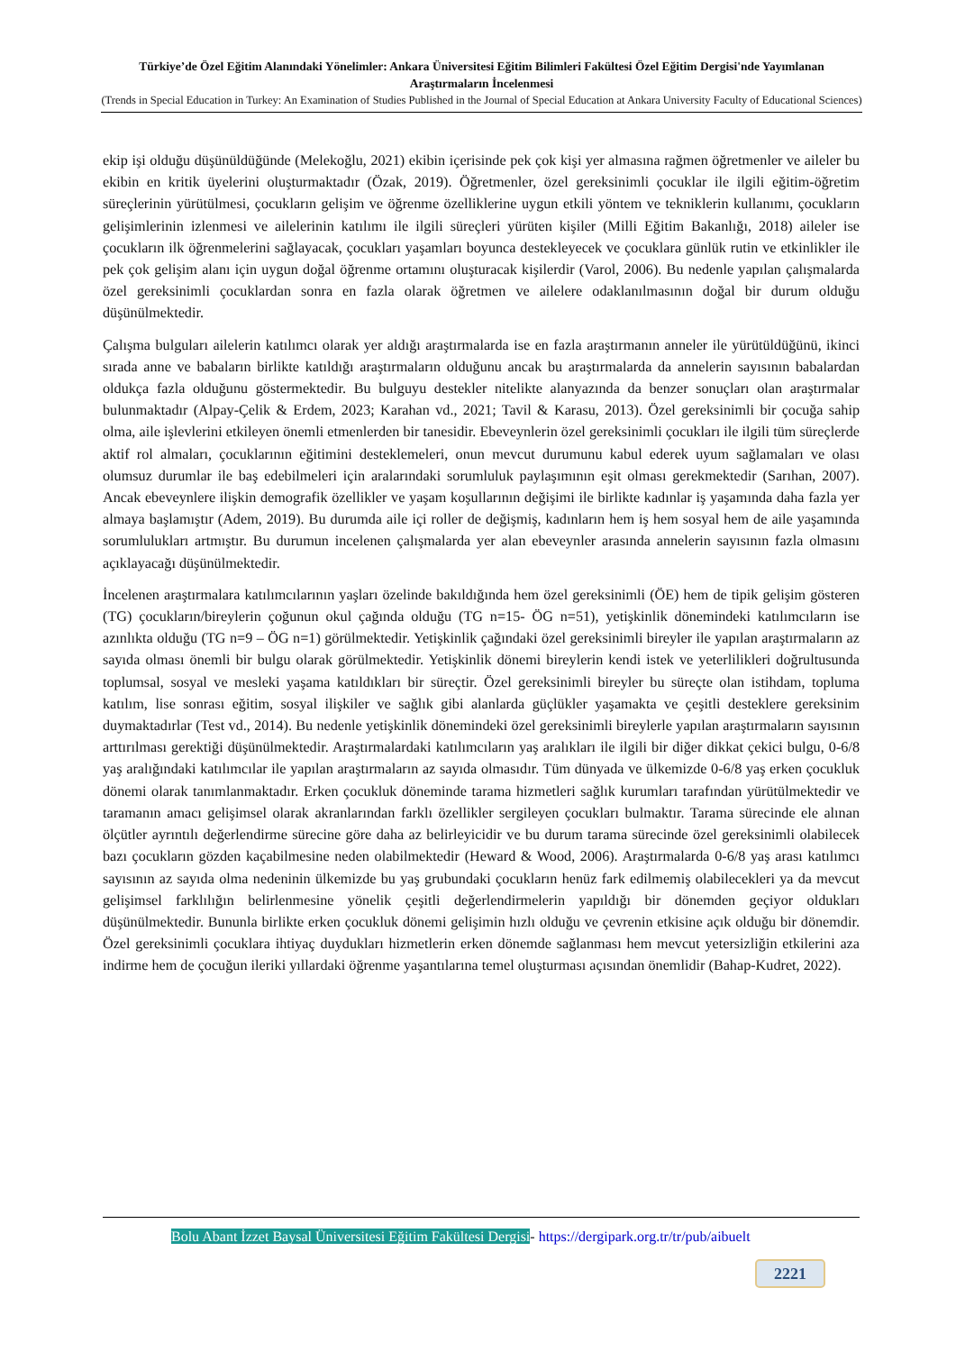Türkiye’de Özel Eğitim Alanındaki Yönelimler: Ankara Üniversitesi Eğitim Bilimleri Fakültesi Özel Eğitim Dergisi'nde Yayımlanan Araştırmaların İncelenmesi
(Trends in Special Education in Turkey: An Examination of Studies Published in the Journal of Special Education at Ankara University Faculty of Educational Sciences)
ekip işi olduğu düşünüldüğünde (Melekoğlu, 2021) ekibin içerisinde pek çok kişi yer almasına rağmen öğretmenler ve aileler bu ekibin en kritik üyelerini oluşturmaktadır (Özak, 2019). Öğretmenler, özel gereksinimli çocuklar ile ilgili eğitim-öğretim süreçlerinin yürütülmesi, çocukların gelişim ve öğrenme özelliklerine uygun etkili yöntem ve tekniklerin kullanımı, çocukların gelişimlerinin izlenmesi ve ailelerinin katılımı ile ilgili süreçleri yürüten kişiler (Milli Eğitim Bakanlığı, 2018) aileler ise çocukların ilk öğrenmelerini sağlayacak, çocukları yaşamları boyunca destekleyecek ve çocuklara günlük rutin ve etkinlikler ile pek çok gelişim alanı için uygun doğal öğrenme ortamını oluşturacak kişilerdir (Varol, 2006). Bu nedenle yapılan çalışmalarda özel gereksinimli çocuklardan sonra en fazla olarak öğretmen ve ailelere odaklanılmasının doğal bir durum olduğu düşünülmektedir.
Çalışma bulguları ailelerin katılımcı olarak yer aldığı araştırmalarda ise en fazla araştırmanın anneler ile yürütüldüğünü, ikinci sırada anne ve babaların birlikte katıldığı araştırmaların olduğunu ancak bu araştırmalarda da annelerin sayısının babalardan oldukça fazla olduğunu göstermektedir. Bu bulguyu destekler nitelikte alanyazında da benzer sonuçları olan araştırmalar bulunmaktadır (Alpay-Çelik & Erdem, 2023; Karahan vd., 2021; Tavil & Karasu, 2013). Özel gereksinimli bir çocuğa sahip olma, aile işlevlerini etkileyen önemli etmenlerden bir tanesidir. Ebeveynlerin özel gereksinimli çocukları ile ilgili tüm süreçlerde aktif rol almaları, çocuklarının eğitimini desteklemeleri, onun mevcut durumunu kabul ederek uyum sağlamaları ve olası olumsuz durumlar ile baş edebilmeleri için aralarındaki sorumluluk paylaşımının eşit olması gerekmektedir (Sarıhan, 2007). Ancak ebeveynlere ilişkin demografik özellikler ve yaşam koşullarının değişimi ile birlikte kadınlar iş yaşamında daha fazla yer almaya başlamıştır (Adem, 2019). Bu durumda aile içi roller de değişmiş, kadınların hem iş hem sosyal hem de aile yaşamında sorumlulukları artmıştır. Bu durumun incelenen çalışmalarda yer alan ebeveynler arasında annelerin sayısının fazla olmasını açıklayacağı düşünülmektedir.
İncelenen araştırmalara katılımcılarının yaşları özelinde bakıldığında hem özel gereksinimli (ÖE) hem de tipik gelişim gösteren (TG) çocukların/bireylerin çoğunun okul çağında olduğu (TG n=15- ÖG n=51), yetişkinlik dönemindeki katılımcıların ise azınlıkta olduğu (TG n=9 – ÖG n=1) görülmektedir. Yetişkinlik çağındaki özel gereksinimli bireyler ile yapılan araştırmaların az sayıda olması önemli bir bulgu olarak görülmektedir. Yetişkinlik dönemi bireylerin kendi istek ve yeterlilikleri doğrultusunda toplumsal, sosyal ve mesleki yaşama katıldıkları bir süreçtir. Özel gereksinimli bireyler bu süreçte olan istihdam, topluma katılım, lise sonrası eğitim, sosyal ilişkiler ve sağlık gibi alanlarda güçlükler yaşamakta ve çeşitli desteklere gereksinim duymaktadırlar (Test vd., 2014). Bu nedenle yetişkinlik dönemindeki özel gereksinimli bireylerle yapılan araştırmaların sayısının arttırılması gerektiği düşünülmektedir. Araştırmalardaki katılımcıların yaş aralıkları ile ilgili bir diğer dikkat çekici bulgu, 0-6/8 yaş aralığındaki katılımcılar ile yapılan araştırmaların az sayıda olmasıdır. Tüm dünyada ve ülkemizde 0-6/8 yaş erken çocukluk dönemi olarak tanımlanmaktadır. Erken çocukluk döneminde tarama hizmetleri sağlık kurumları tarafından yürütülmektedir ve taramanın amacı gelişimsel olarak akranlarından farklı özellikler sergileyen çocukları bulmaktır. Tarama sürecinde ele alınan ölçütler ayrıntılı değerlendirme sürecine göre daha az belirleyicidir ve bu durum tarama sürecinde özel gereksinimli olabilecek bazı çocukların gözden kaçabilmesine neden olabilmektedir (Heward & Wood, 2006). Araştırmalarda 0-6/8 yaş arası katılımcı sayısının az sayıda olma nedeninin ülkemizde bu yaş grubundaki çocukların henüz fark edilmemiş olabilecekleri ya da mevcut gelişimsel farklılığın belirlenmesine yönelik çeşitli değerlendirmelerin yapıldığı bir dönemden geçiyor oldukları düşünülmektedir. Bununla birlikte erken çocukluk dönemi gelişimin hızlı olduğu ve çevrenin etkisine açık olduğu bir dönemdir. Özel gereksinimli çocuklara ihtiyaç duydukları hizmetlerin erken dönemde sağlanması hem mevcut yetersizliğin etkilerini aza indirme hem de çocuğun ileriki yıllardaki öğrenme yaşantılarına temel oluşturması açısından önemlidir (Bahap-Kudret, 2022).
Bolu Abant İzzet Baysal Üniversitesi Eğitim Fakültesi Dergisi- https://dergipark.org.tr/tr/pub/aibuelt
2221